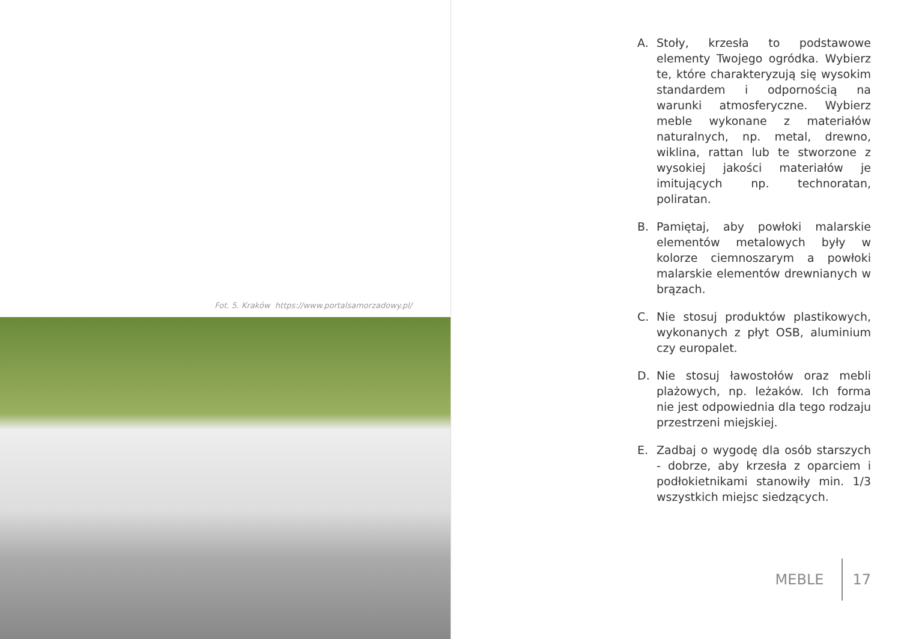Fot. 5. Kraków https://www.portalsamorzadowy.pl/
A. Stoły, krzesła to podstawowe elementy Twojego ogródka. Wybierz te, które charakteryzują się wysokim standardem i odpornością na warunki atmosferyczne. Wybierz meble wykonane z materiałów naturalnych, np. metal, drewno, wiklina, rattan lub te stworzone z wysokiej jakości materiałów je imitujących np. technoratan, poliratan.
B. Pamiętaj, aby powłoki malarskie elementów metalowych były w kolorze ciemnoszarym a powłoki malarskie elementów drewnianych w brązach.
C. Nie stosuj produktów plastikowych, wykonanych z płyt OSB, aluminium czy europalet.
D. Nie stosuj ławostołów oraz mebli plażowych, np. leżaków. Ich forma nie jest odpowiednia dla tego rodzaju przestrzeni miejskiej.
E. Zadbaj o wygodę dla osób starszych - dobrze, aby krzesła z oparciem i podłokietnikami stanowiły min. 1/3 wszystkich miejsc siedzących.
MEBLE 17